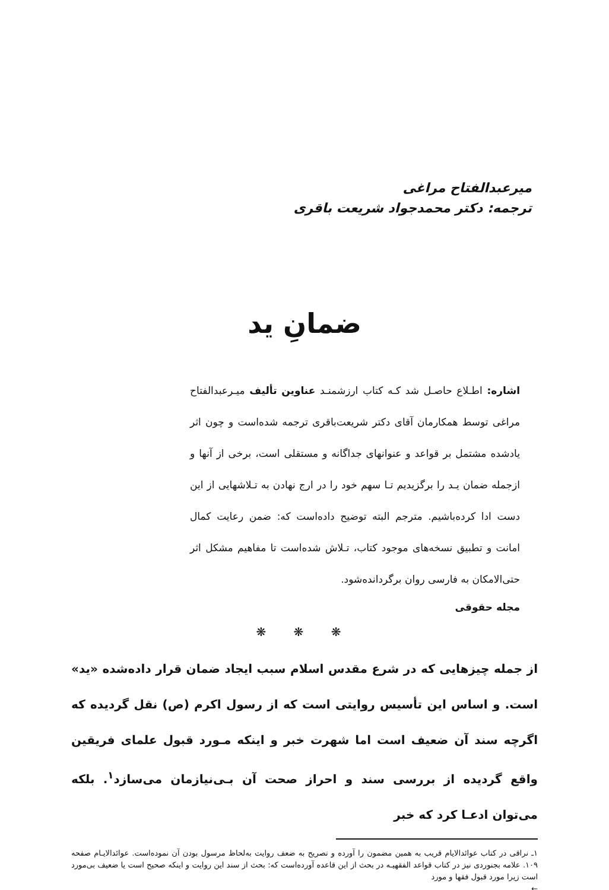میرعبدالفتاح مراغی
ترجمه: دکتر محمدجواد شریعت باقری
ضمانِ ید
اشاره: اطـلاع حاصـل شد کـه کتاب ارزشمنـد عناوین تألیف میـرعبدالفتاح مراغی توسط همکارمان آقای دکتر شریعت‌باقری ترجمه شده‌است و چون اثر یادشده مشتمل بر قواعد و عنوانهای جداگانه و مستقلی است، برخی از آنها و ازجمله ضمان یـد را برگزیدیم تـا سهم خود را در ارج نهادن به تـلاشهایی از این دست ادا کرده‌باشیم. مترجم البته توضیح داده‌است که: ضمن رعایت کمال امانت و تطبیق نسخه‌های موجود کتاب، تـلاش شده‌است تا مفاهیم مشکل اثر حتی‌الامکان به فارسی روان برگردانده‌شود.
مجله حقوقی
❋ ❋ ❋
از جمله چیزهایی که در شرع مقدس اسلام سبب ایجاد ضمان قرار داده‌شده «ید» است. و اساس این تأسیس روایتی است که از رسول اکرم (ص) نقل گردیده که اگرچه سند آن ضعیف است اما شهرت خبر و اینکه مـورد قبول علمای فریقین واقع گردیده از بررسی سند و احراز صحت آن بـی‌نیازمان می‌سازد<sup>۱</sup>. بلکه می‌توان ادعـا کرد که خبر
۱ـ نراقی در کتاب عوائدالایام قریب به همین مضمون را آورده و تصریح به ضعف روایت به‌لحاظ مرسول بودن آن نموده‌است. عوائدالایـام صفحه ۱۰۹. علامه بجنوردی نیز در کتاب قواعد الفقهیـه در بحث از این قاعده آورده‌است که: بحث از سند این روایت و اینکه صحیح است یا ضعیف بی‌مورد است زیرا مورد قبول فقها و مورد
←